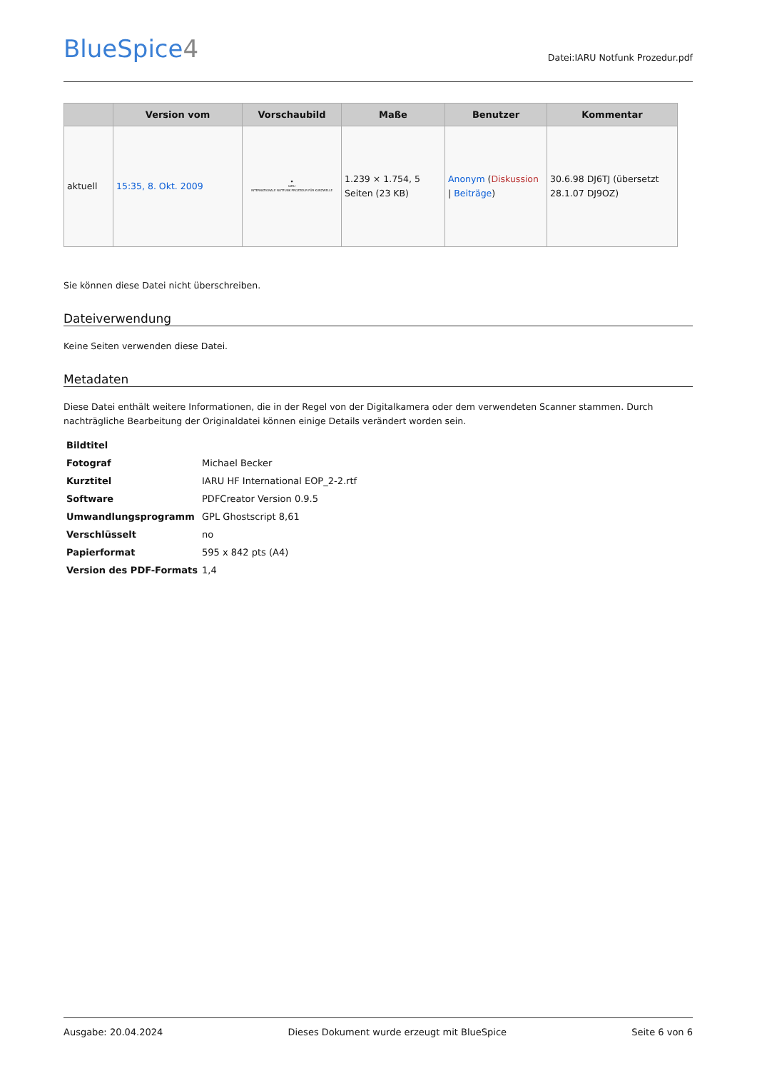BlueSpice4
Datei:IARU Notfunk Prozedur.pdf
| | Version vom | Vorschaubild | Maße | Benutzer | Kommentar |
| --- | --- | --- | --- | --- | --- |
| aktuell | 15:35, 8. Okt. 2009 | ◆ IARU INTERNATIONALE NOTFUNK PROZEDUR FÜR KURZWELLE | 1.239 × 1.754, 5 Seiten (23 KB) | Anonym ( Diskussion / Beiträge ) | 30.6.98 DJ6TJ (übersetzt 28.1.07 DJ9OZ) |
Sie können diese Datei nicht überschreiben.
Dateiverwendung
Keine Seiten verwenden diese Datei.
Metadaten
Diese Datei enthält weitere Informationen, die in der Regel von der Digitalkamera oder dem verwendeten Scanner stammen. Durch nachträgliche Bearbeitung der Originaldatei können einige Details verändert worden sein.
| Bildtitel | |
| Fotograf | Michael Becker |
| Kurztitel | IARU HF International EOP_2-2.rtf |
| Software | PDFCreator Version 0.9.5 |
| Umwandlungsprogramm | GPL Ghostscript 8,61 |
| Verschlüsselt | no |
| Papierformat | 595 x 842 pts (A4) |
| Version des PDF-Formats | 1,4 |
Ausgabe: 20.04.2024 Dieses Dokument wurde erzeugt mit BlueSpice Seite 6 von 6